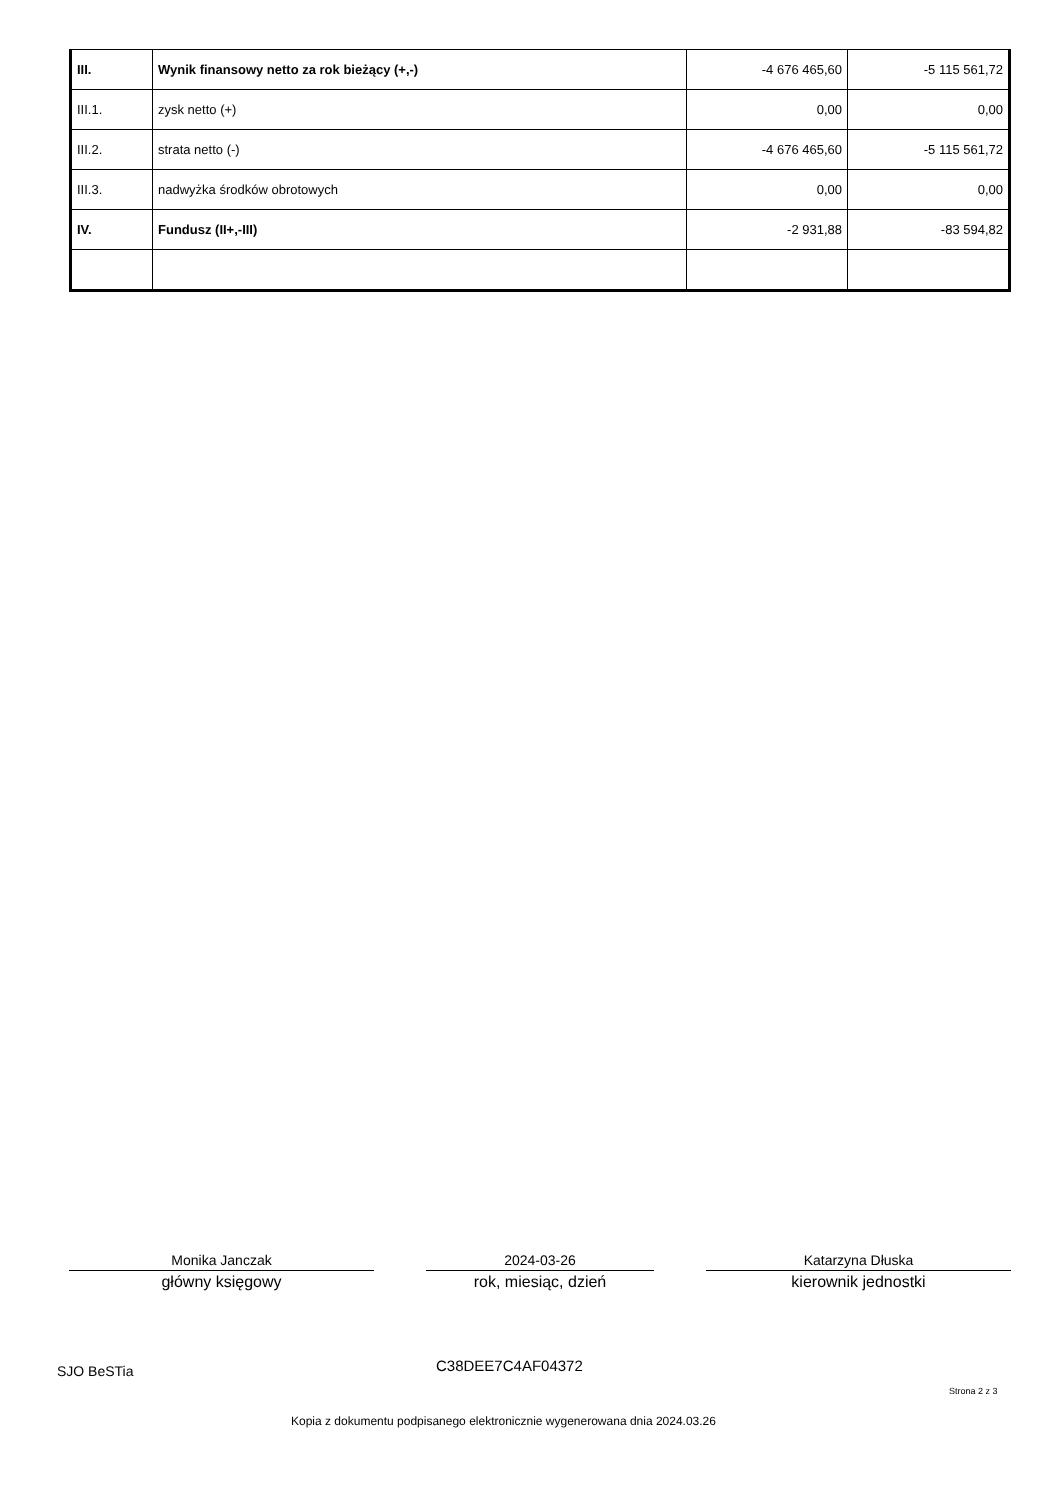| III. | Wynik finansowy netto za rok bieżący (+,-) | -4 676 465,60 | -5 115 561,72 |
| III.1. | zysk netto (+) | 0,00 | 0,00 |
| III.2. | strata netto (-) | -4 676 465,60 | -5 115 561,72 |
| III.3. | nadwyżka środków obrotowych | 0,00 | 0,00 |
| IV. | Fundusz (II+,-III) | -2 931,88 | -83 594,82 |
Monika Janczak
główny księgowy
2024-03-26
rok, miesiąc, dzień
Katarzyna Dłuska
kierownik jednostki
SJO BeSTia C38DEE7C4AF04372
Strona 2 z 3
Kopia z dokumentu podpisanego elektronicznie wygenerowana dnia 2024.03.26